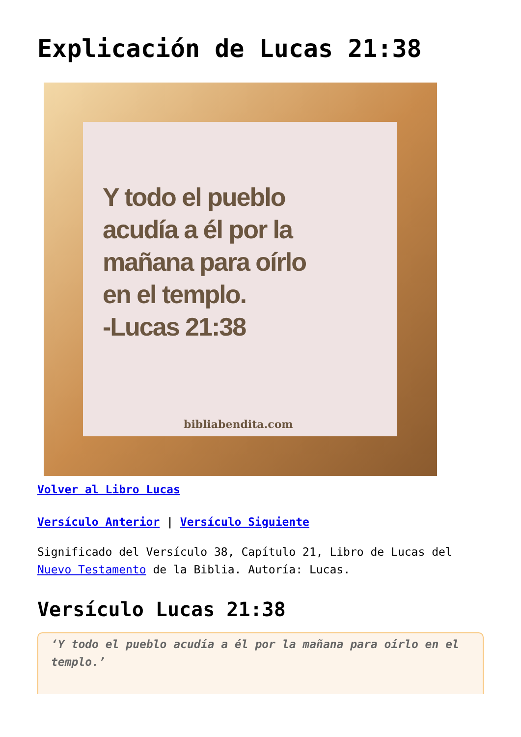Explicación de Lucas 21:38
Y todo el pueblo
acudía a él por la
mañana para oírlo
en el templo.
-Lucas 21:38
bibliabendita.com
Volver al Libro Lucas
Versículo Anterior | Versículo Siguiente
Significado del Versículo 38, Capítulo 21, Libro de Lucas del Nuevo Testamento de la Biblia. Autoría: Lucas.
Versículo Lucas 21:38
‘Y todo el pueblo acudía a él por la mañana para oírlo en el templo.’